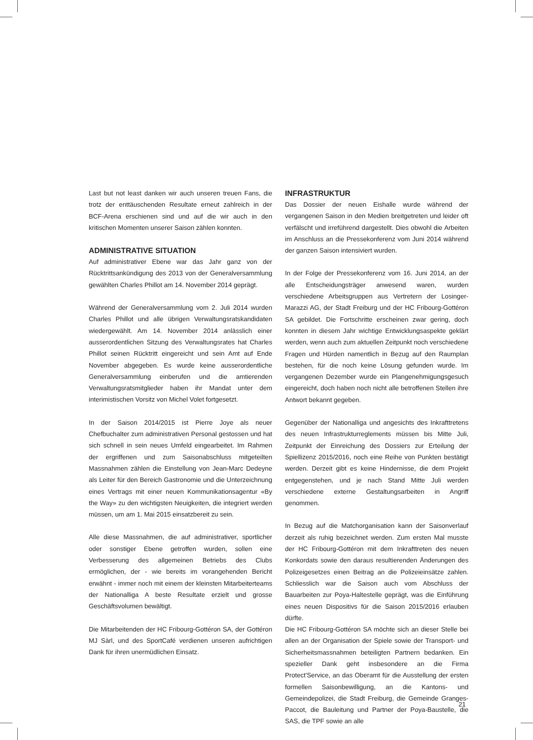Last but not least danken wir auch unseren treuen Fans, die trotz der enttäuschenden Resultate erneut zahlreich in der BCF-Arena erschienen sind und auf die wir auch in den kritischen Momenten unserer Saison zählen konnten.
ADMINISTRATIVE SITUATION
Auf administrativer Ebene war das Jahr ganz von der Rücktrittsankündigung des 2013 von der Generalversammlung gewählten Charles Phillot am 14. November 2014 geprägt.
Während der Generalversammlung vom 2. Juli 2014 wurden Charles Phillot und alle übrigen Verwaltungsratskandidaten wiedergewählt. Am 14. November 2014 anlässlich einer ausserordentlichen Sitzung des Verwaltungsrates hat Charles Phillot seinen Rücktritt eingereicht und sein Amt auf Ende November abgegeben. Es wurde keine ausserordentliche Generalversammlung einberufen und die amtierenden Verwaltungsratsmitglieder haben ihr Mandat unter dem interimistischen Vorsitz von Michel Volet fortgesetzt.
In der Saison 2014/2015 ist Pierre Joye als neuer Chefbuchalter zum administrativen Personal gestossen und hat sich schnell in sein neues Umfeld eingearbeitet. Im Rahmen der ergriffenen und zum Saisonabschluss mitgeteilten Massnahmen zählen die Einstellung von Jean-Marc Dedeyne als Leiter für den Bereich Gastronomie und die Unterzeichnung eines Vertrags mit einer neuen Kommunikationsagentur «By the Way» zu den wichtigsten Neuigkeiten, die integriert werden müssen, um am 1. Mai 2015 einsatzbereit zu sein.
Alle diese Massnahmen, die auf administrativer, sportlicher oder sonstiger Ebene getroffen wurden, sollen eine Verbesserung des allgemeinen Betriebs des Clubs ermöglichen, der - wie bereits im vorangehenden Bericht erwähnt - immer noch mit einem der kleinsten Mitarbeiterteams der Nationalliga A beste Resultate erzielt und grosse Geschäftsvolumen bewältigt.
Die Mitarbeitenden der HC Fribourg-Gottéron SA, der Gottéron MJ Sàrl, und des SportCafé verdienen unseren aufrichtigen Dank für ihren unermüdlichen Einsatz.
INFRASTRUKTUR
Das Dossier der neuen Eishalle wurde während der vergangenen Saison in den Medien breitgetreten und leider oft verfälscht und irreführend dargestellt. Dies obwohl die Arbeiten im Anschluss an die Pressekonferenz vom Juni 2014 während der ganzen Saison intensiviert wurden.
In der Folge der Pressekonferenz vom 16. Juni 2014, an der alle Entscheidungsträger anwesend waren, wurden verschiedene Arbeitsgruppen aus Vertretern der Losinger-Marazzi AG, der Stadt Freiburg und der HC Fribourg-Gottéron SA gebildet. Die Fortschritte erscheinen zwar gering, doch konnten in diesem Jahr wichtige Entwicklungsaspekte geklärt werden, wenn auch zum aktuellen Zeitpunkt noch verschiedene Fragen und Hürden namentlich in Bezug auf den Raumplan bestehen, für die noch keine Lösung gefunden wurde. Im vergangenen Dezember wurde ein Plangenehmigungsgesuch eingereicht, doch haben noch nicht alle betroffenen Stellen ihre Antwort bekannt gegeben.
Gegenüber der Nationalliga und angesichts des Inkrafttretens des neuen Infrastrukturreglements müssen bis Mitte Juli, Zeitpunkt der Einreichung des Dossiers zur Erteilung der Spiellizenz 2015/2016, noch eine Reihe von Punkten bestätigt werden. Derzeit gibt es keine Hindernisse, die dem Projekt entgegenstehen, und je nach Stand Mitte Juli werden verschiedene externe Gestaltungsarbeiten in Angriff genommen.
In Bezug auf die Matchorganisation kann der Saisonverlauf derzeit als ruhig bezeichnet werden. Zum ersten Mal musste der HC Fribourg-Gottéron mit dem Inkrafttreten des neuen Konkordats sowie den daraus resultierenden Änderungen des Polizeigesetzes einen Beitrag an die Polizeieinsätze zahlen. Schliesslich war die Saison auch vom Abschluss der Bauarbeiten zur Poya-Haltestelle geprägt, was die Einführung eines neuen Dispositivs für die Saison 2015/2016 erlauben dürfte.
Die HC Fribourg-Gottéron SA möchte sich an dieser Stelle bei allen an der Organisation der Spiele sowie der Transport- und Sicherheitsmassnahmen beteiligten Partnern bedanken. Ein spezieller Dank geht insbesondere an die Firma Protect'Service, an das Oberamt für die Ausstellung der ersten formellen Saisonbewilligung, an die Kantons- und Gemeindepolizei, die Stadt Freiburg, die Gemeinde Granges-Paccot, die Bauleitung und Partner der Poya-Baustelle, die SAS, die TPF sowie an alle
21